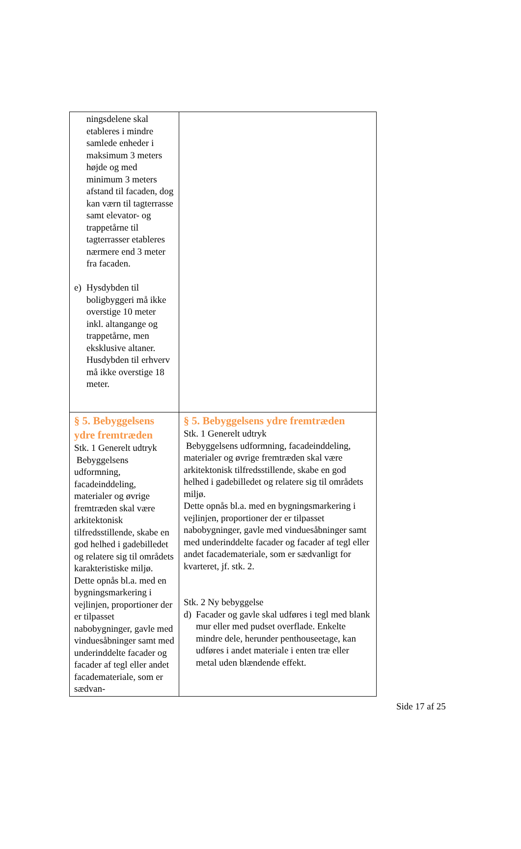| ningsdelene skal etableres i mindre samlede enheder i maksimum 3 meters højde og med minimum 3 meters afstand til facaden, dog kan værn til tagterrasse samt elevator- og trappetårne til tagterrasser etableres nærmere end 3 meter fra facaden. e) Hysdybden til boligbyggeri må ikke overstige 10 meter inkl. altangange og trappetårne, men eksklusive altaner. Husdybden til erhverv må ikke overstige 18 meter. | |
| § 5. Bebyggelsens ydre fremtræden Stk. 1 Generelt udtryk Bebyggelsens udformning, facadeinddeling, materialer og øvrige fremtræden skal være arkitektonisk tilfredsstillende, skabe en god helhed i gadebilledet og relatere sig til områdets karakteristiske miljø. Dette opnås bl.a. med en bygningsmarkering i vejlinjen, proportioner der er tilpasset nabobygninger, gavle med vinduesåbninger samt med underinddelte facader og facader af tegl eller andet facademateriale, som er sædvan- | § 5. Bebyggelsens ydre fremtræden Stk. 1 Generelt udtryk Bebyggelsens udformning, facadeinddeling, materialer og øvrige fremtræden skal være arkitektonisk tilfredsstillende, skabe en god helhed i gadebilledet og relatere sig til områdets miljø. Dette opnås bl.a. med en bygningsmarkering i vejlinjen, proportioner der er tilpasset nabobygninger, gavle med vinduesåbninger samt med underinddelte facader og facader af tegl eller andet facademateriale, som er sædvanligt for kvarteret, jf. stk. 2. Stk. 2 Ny bebyggelse d) Facader og gavle skal udføres i tegl med blank mur eller med pudset overflade. Enkelte mindre dele, herunder penthouseetage, kan udføres i andet materiale i enten træ eller metal uden blændende effekt. |
Side 17 af 25